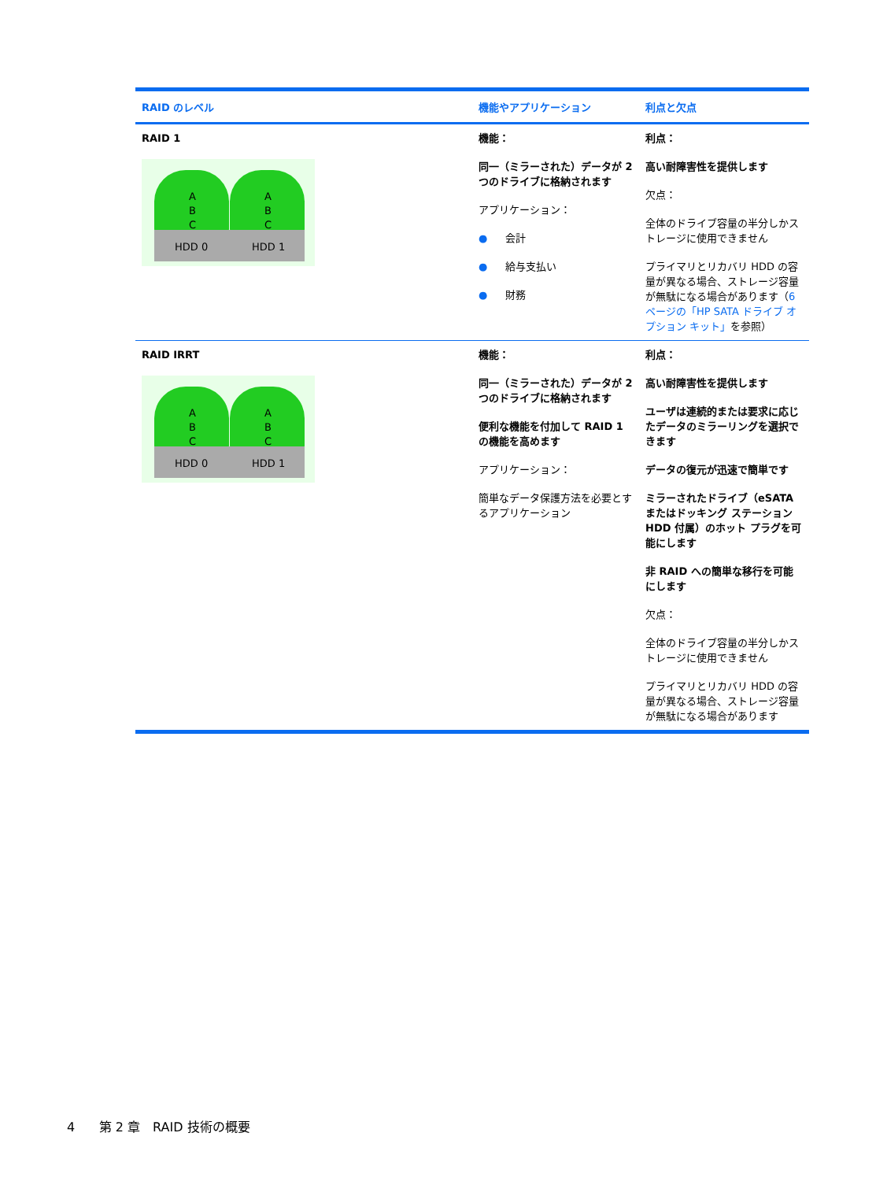| RAID のレベル | 機能やアプリケーション | 利点と欠点 |
| --- | --- | --- |
| RAID 1 A B C A B C HDD 0 HDD 1 | 機能： 同一（ミラーされた）データが 2 つのドライブに格納されます アプリケーション： ● 会計 ● 給与支払い ● 財務 | 利点： 高い耐障害性を提供します 欠点： 全体のドライブ容量の半分しかストレージに使用できません プライマリとリカバリ HDD の容量が異なる場合、ストレージ容量が無駄になる場合があります（ 6 ページの「HP SATA ドライブ オプション キット」 を参照） |
| RAID IRRT A B C A B C HDD 0 HDD 1 | 機能： 同一（ミラーされた）データが 2 つのドライブに格納されます 便利な機能を付加して RAID 1 の機能を高めます アプリケーション： 簡単なデータ保護方法を必要とするアプリケーション | 利点： 高い耐障害性を提供します ユーザは連続的または要求に応じたデータのミラーリングを選択できます データの復元が迅速で簡単です ミラーされたドライブ（eSATA またはドッキング ステーション HDD 付属）のホット プラグを可能にします 非 RAID への簡単な移行を可能にします 欠点： 全体のドライブ容量の半分しかストレージに使用できません プライマリとリカバリ HDD の容量が異なる場合、ストレージ容量が無駄になる場合があります |
4 第 2 章　RAID 技術の概要